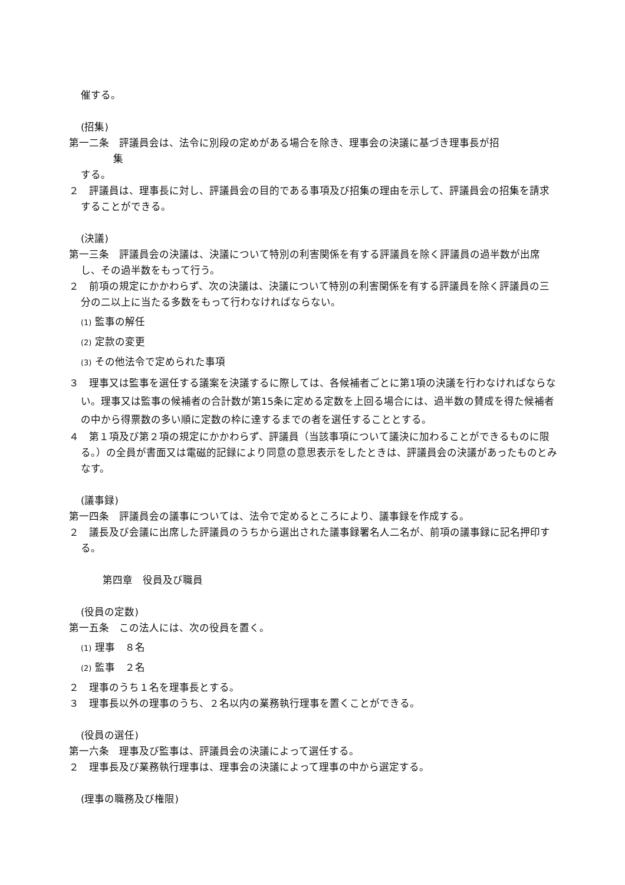催する。
(招集)
第一二条　評議員会は、法令に別段の定めがある場合を除き、理事会の決議に基づき理事長が招
集
する。
２　評議員は、理事長に対し、評議員会の目的である事項及び招集の理由を示して、評議員会の招集を請求することができる。
(決議)
第一三条　評議員会の決議は、決議について特別の利害関係を有する評議員を除く評議員の過半数が出席し、その過半数をもって行う。
２　前項の規定にかかわらず、次の決議は、決議について特別の利害関係を有する評議員を除く評議員の三分の二以上に当たる多数をもって行わなければならない。
(1) 監事の解任
(2) 定款の変更
(3) その他法令で定められた事項
３　理事又は監事を選任する議案を決議するに際しては、各候補者ごとに第1項の決議を行わなければならない。理事又は監事の候補者の合計数が第15条に定める定数を上回る場合には、過半数の賛成を得た候補者の中から得票数の多い順に定数の枠に達するまでの者を選任することとする。
４　第１項及び第２項の規定にかかわらず、評議員（当該事項について議決に加わることができるものに限る。）の全員が書面又は電磁的記録により同意の意思表示をしたときは、評議員会の決議があったものとみなす。
(議事録)
第一四条　評議員会の議事については、法令で定めるところにより、議事録を作成する。
２　議長及び会議に出席した評議員のうちから選出された議事録署名人二名が、前項の議事録に記名押印する。
第四章　役員及び職員
(役員の定数)
第一五条　この法人には、次の役員を置く。
(1) 理事　８名
(2) 監事　２名
２　理事のうち１名を理事長とする。
３　理事長以外の理事のうち、２名以内の業務執行理事を置くことができる。
(役員の選任)
第一六条　理事及び監事は、評議員会の決議によって選任する。
２　理事長及び業務執行理事は、理事会の決議によって理事の中から選定する。
(理事の職務及び権限)